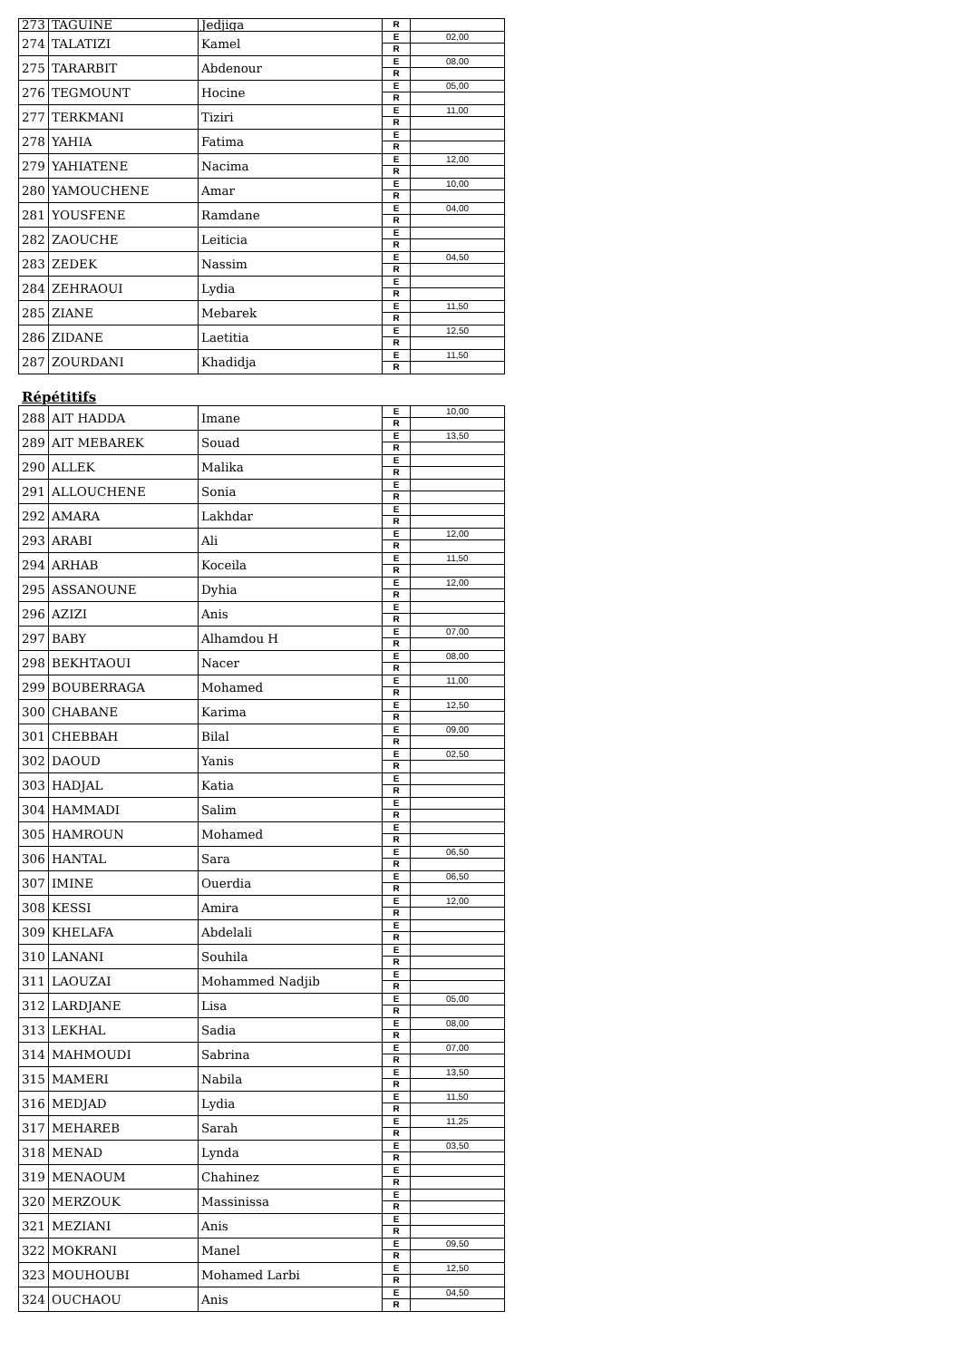| 273 | TAGUINE | Jedjiga | R | |
| 274 | TALATIZI | Kamel | E | 02,00 |
| | | | R | |
| 275 | TARARBIT | Abdenour | E | 08,00 |
| | | | R | |
| 276 | TEGMOUNT | Hocine | E | 05,00 |
| | | | R | |
| 277 | TERKMANI | Tiziri | E | 11,00 |
| | | | R | |
| 278 | YAHIA | Fatima | E | |
| | | | R | |
| 279 | YAHIATENE | Nacima | E | 12,00 |
| | | | R | |
| 280 | YAMOUCHENE | Amar | E | 10,00 |
| | | | R | |
| 281 | YOUSFENE | Ramdane | E | 04,00 |
| | | | R | |
| 282 | ZAOUCHE | Leiticia | E | |
| | | | R | |
| 283 | ZEDEK | Nassim | E | 04,50 |
| | | | R | |
| 284 | ZEHRAOUI | Lydia | E | |
| | | | R | |
| 285 | ZIANE | Mebarek | E | 11,50 |
| | | | R | |
| 286 | ZIDANE | Laetitia | E | 12,50 |
| | | | R | |
| 287 | ZOURDANI | Khadidja | E | 11,50 |
| | | | R | |
Répétitifs
| 288 | AIT HADDA | Imane | E | 10,00 |
| | | | R | |
| 289 | AIT MEBAREK | Souad | E | 13,50 |
| | | | R | |
| 290 | ALLEK | Malika | E | |
| | | | R | |
| 291 | ALLOUCHENE | Sonia | E | |
| | | | R | |
| 292 | AMARA | Lakhdar | E | |
| | | | R | |
| 293 | ARABI | Ali | E | 12,00 |
| | | | R | |
| 294 | ARHAB | Koceila | E | 11,50 |
| | | | R | |
| 295 | ASSANOUNE | Dyhia | E | 12,00 |
| | | | R | |
| 296 | AZIZI | Anis | E | |
| | | | R | |
| 297 | BABY | Alhamdou H | E | 07,00 |
| | | | R | |
| 298 | BEKHTAOUI | Nacer | E | 08,00 |
| | | | R | |
| 299 | BOUBERRAGA | Mohamed | E | 11,00 |
| | | | R | |
| 300 | CHABANE | Karima | E | 12,50 |
| | | | R | |
| 301 | CHEBBAH | Bilal | E | 09,00 |
| | | | R | |
| 302 | DAOUD | Yanis | E | 02,50 |
| | | | R | |
| 303 | HADJAL | Katia | E | |
| | | | R | |
| 304 | HAMMADI | Salim | E | |
| | | | R | |
| 305 | HAMROUN | Mohamed | E | |
| | | | R | |
| 306 | HANTAL | Sara | E | 06,50 |
| | | | R | |
| 307 | IMINE | Ouerdia | E | 06,50 |
| | | | R | |
| 308 | KESSI | Amira | E | 12,00 |
| | | | R | |
| 309 | KHELAFA | Abdelali | E | |
| | | | R | |
| 310 | LANANI | Souhila | E | |
| | | | R | |
| 311 | LAOUZAI | Mohammed Nadjib | E | |
| | | | R | |
| 312 | LARDJANE | Lisa | E | 05,00 |
| | | | R | |
| 313 | LEKHAL | Sadia | E | 08,00 |
| | | | R | |
| 314 | MAHMOUDI | Sabrina | E | 07,00 |
| | | | R | |
| 315 | MAMERI | Nabila | E | 13,50 |
| | | | R | |
| 316 | MEDJAD | Lydia | E | 11,50 |
| | | | R | |
| 317 | MEHAREB | Sarah | E | 11,25 |
| | | | R | |
| 318 | MENAD | Lynda | E | 03,50 |
| | | | R | |
| 319 | MENAOUM | Chahinez | E | |
| | | | R | |
| 320 | MERZOUK | Massinissa | E | |
| | | | R | |
| 321 | MEZIANI | Anis | E | |
| | | | R | |
| 322 | MOKRANI | Manel | E | 09,50 |
| | | | R | |
| 323 | MOUHOUBI | Mohamed Larbi | E | 12,50 |
| | | | R | |
| 324 | OUCHAOU | Anis | E | 04,50 |
| | | | R | |